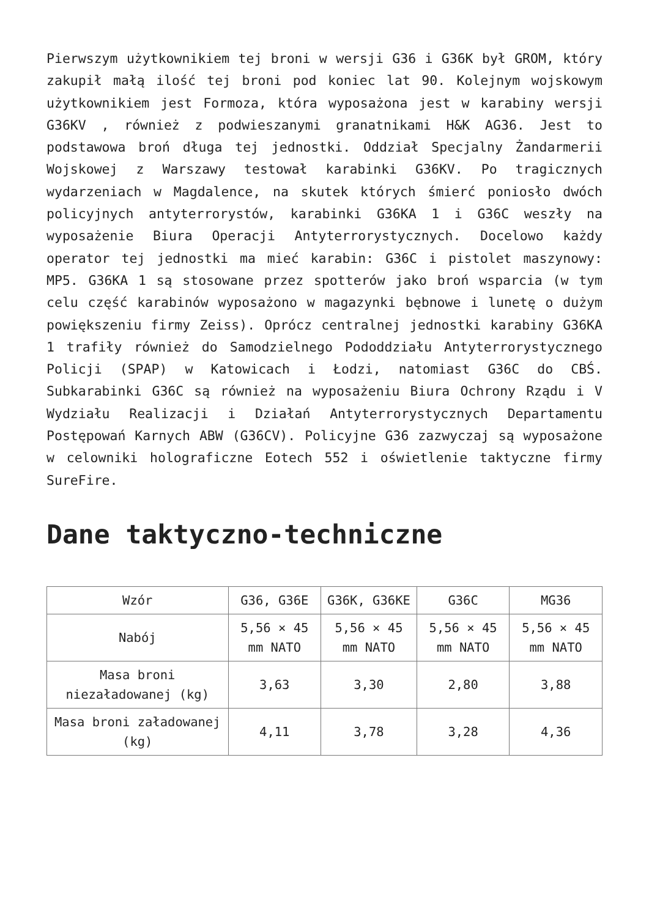Pierwszym użytkownikiem tej broni w wersji G36 i G36K był GROM, który zakupił małą ilość tej broni pod koniec lat 90. Kolejnym wojskowym użytkownikiem jest Formoza, która wyposażona jest w karabiny wersji G36KV , również z podwieszanymi granatnikami H&K AG36. Jest to podstawowa broń długa tej jednostki. Oddział Specjalny Żandarmerii Wojskowej z Warszawy testował karabinki G36KV. Po tragicznych wydarzeniach w Magdalence, na skutek których śmierć poniosło dwóch policyjnych antyterrorystów, karabinki G36KA 1 i G36C weszły na wyposażenie Biura Operacji Antyterrorystycznych. Docelowo każdy operator tej jednostki ma mieć karabin: G36C i pistolet maszynowy: MP5. G36KA 1 są stosowane przez spotterów jako broń wsparcia (w tym celu część karabinów wyposażono w magazynki bębnowe i lunetę o dużym powiększeniu firmy Zeiss). Oprócz centralnej jednostki karabiny G36KA 1 trafiły również do Samodzielnego Pododdziału Antyterrorystycznego Policji (SPAP) w Katowicach i Łodzi, natomiast G36C do CBŚ. Subkarabinki G36C są również na wyposażeniu Biura Ochrony Rządu i V Wydziału Realizacji i Działań Antyterrorystycznych Departamentu Postępowań Karnych ABW (G36CV). Policyjne G36 zazwyczaj są wyposażone w celowniki holograficzne Eotech 552 i oświetlenie taktyczne firmy SureFire.
Dane taktyczno-techniczne
| Wzór | G36, G36E | G36K, G36KE | G36C | MG36 |
| --- | --- | --- | --- | --- |
| Nabój | 5,56 × 45 mm NATO | 5,56 × 45 mm NATO | 5,56 × 45 mm NATO | 5,56 × 45 mm NATO |
| Masa broni niezaładowanej (kg) | 3,63 | 3,30 | 2,80 | 3,88 |
| Masa broni załadowanej (kg) | 4,11 | 3,78 | 3,28 | 4,36 |